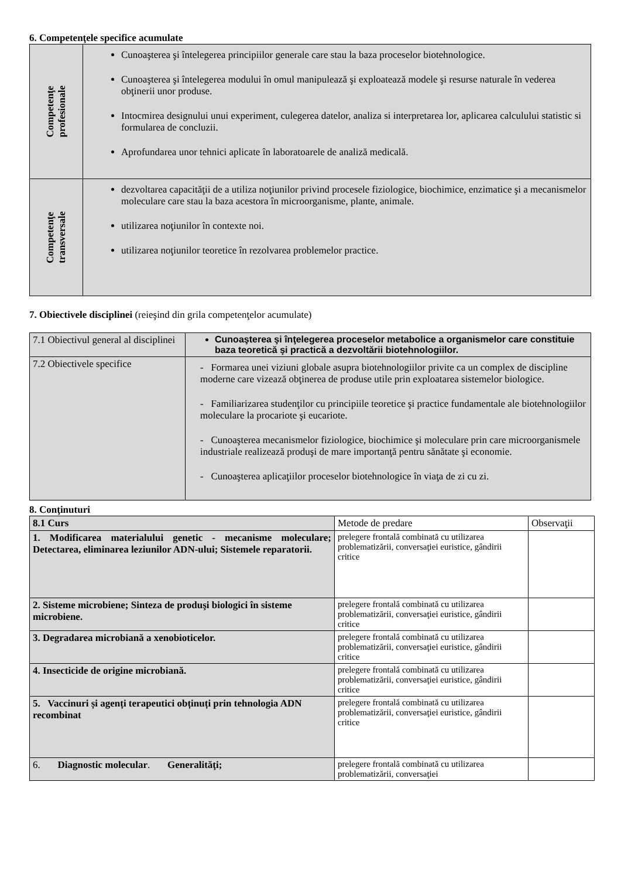6. Competenţele specifice acumulate
| Competenţe profesionale | Cunoaşterea şi întelegerea principiilor generale care stau la baza proceselor biotehnologice. Cunoaşterea şi întelegerea modului în omul manipulează şi exploatează modele şi resurse naturale în vederea obţinerii unor produse. Intocmirea designului unui experiment, culegerea datelor, analiza si interpretarea lor, aplicarea calculului statistic si formularea de concluzii. Aprofundarea unor tehnici aplicate în laboratoarele de analiză medicală. |
| Competenţe transversale | dezvoltarea capacităţii de a utiliza noţiunilor privind procesele fiziologice, biochimice, enzimatice şi a mecanismelor moleculare care stau la baza acestora în microorganisme, plante, animale. utilizarea noţiunilor în contexte noi. utilizarea noţiunilor teoretice în rezolvarea problemelor practice. |
7. Obiectivele disciplinei (reieşind din grila competenţelor acumulate)
| 7.1 Obiectivul general al disciplinei | Cunoaşterea şi înţelegerea proceselor metabolice a organismelor care constituie baza teoretică şi practică a dezvoltării biotehnologiilor. |
| 7.2 Obiectivele specifice | - Formarea unei viziuni globale asupra biotehnologiilor privite ca un complex de discipline moderne care vizează obţinerea de produse utile prin exploatarea sistemelor biologice. - Familiarizarea studenţilor cu principiile teoretice şi practice fundamentale ale biotehnologiilor moleculare la procariote şi eucariote. - Cunoaşterea mecanismelor fiziologice, biochimice şi moleculare prin care microorganismele industriale realizează produşi de mare importanţă pentru sănătate şi economie. - Cunoaşterea aplicaţiilor proceselor biotehnologice în viaţa de zi cu zi. |
8. Conţinuturi
| 8.1 Curs | Metode de predare | Observaţii |
| 1. Modificarea materialului genetic - mecanisme moleculare; Detectarea, eliminarea leziunilor ADN-ului; Sistemele reparatorii. | prelegere frontală combinată cu utilizarea problematizării, conversaţiei euristice, gândirii critice | |
| 2. Sisteme microbiene; Sinteza de produşi biologici în sisteme microbiene. | prelegere frontală combinată cu utilizarea problematizării, conversaţiei euristice, gândirii critice | |
| 3. Degradarea microbiană a xenobioticelor. | prelegere frontală combinată cu utilizarea problematizării, conversaţiei euristice, gândirii critice | |
| 4. Insecticide de origine microbiană. | prelegere frontală combinată cu utilizarea problematizării, conversaţiei euristice, gândirii critice | |
| 5. Vaccinuri și agenți terapeutici obținuți prin tehnologia ADN recombinat | prelegere frontală combinată cu utilizarea problematizării, conversaţiei euristice, gândirii critice | |
| 6. Diagnostic molecular . Generalităţi; | prelegere frontală combinată cu utilizarea problematizării, conversaţiei | |